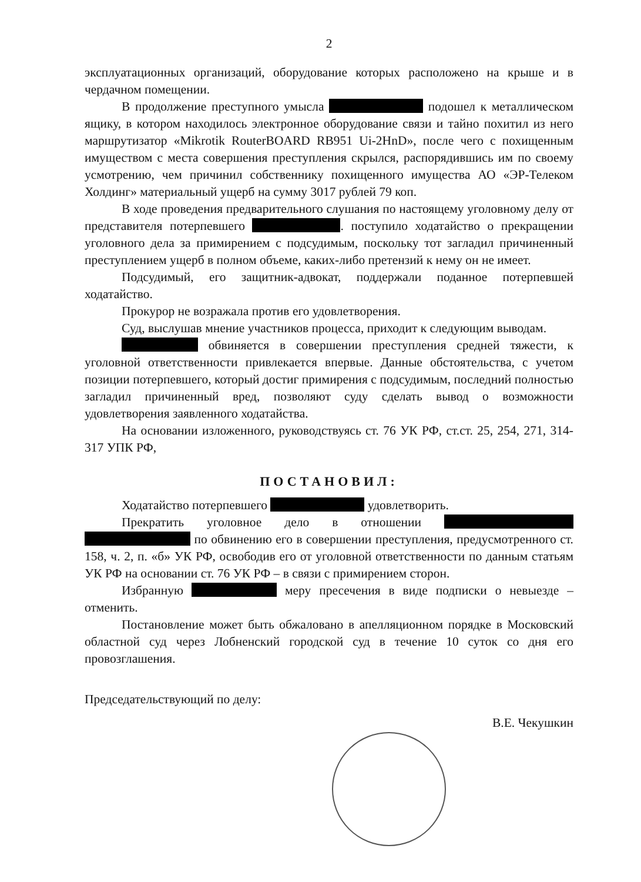2
эксплуатационных организаций, оборудование которых расположено на крыше и в чердачном помещении.
В продолжение преступного умысла подошел к металлическом ящику, в котором находилось электронное оборудование связи и тайно похитил из него маршрутизатор «Mikrotik RouterBOARD RB951 Ui-2HnD», после чего с похищенным имуществом с места совершения преступления скрылся, распорядившись им по своему усмотрению, чем причинил собственнику похищенного имущества АО «ЭР-Телеком Холдинг» материальный ущерб на сумму 3017 рублей 79 коп.
В ходе проведения предварительного слушания по настоящему уголовному делу от представителя потерпевшего . поступило ходатайство о прекращении уголовного дела за примирением с подсудимым, поскольку тот загладил причиненный преступлением ущерб в полном объеме, каких-либо претензий к нему он не имеет.
Подсудимый, его защитник-адвокат, поддержали поданное потерпевшей ходатайство.
Прокурор не возражала против его удовлетворения.
Суд, выслушав мнение участников процесса, приходит к следующим выводам.
обвиняется в совершении преступления средней тяжести, к уголовной ответственности привлекается впервые. Данные обстоятельства, с учетом позиции потерпевшего, который достиг примирения с подсудимым, последний полностью загладил причиненный вред, позволяют суду сделать вывод о возможности удовлетворения заявленного ходатайства.
На основании изложенного, руководствуясь ст. 76 УК РФ, ст.ст. 25, 254, 271, 314-317 УПК РФ,
ПОСТАНОВИЛ:
Ходатайство потерпевшего удовлетворить.
Прекратить уголовное дело в отношении по обвинению его в совершении преступления, предусмотренного ст. 158, ч. 2, п. «б» УК РФ, освободив его от уголовной ответственности по данным статьям УК РФ на основании ст. 76 УК РФ – в связи с примирением сторон.
Избранную меру пресечения в виде подписки о невыезде – отменить.
Постановление может быть обжаловано в апелляционном порядке в Московский областной суд через Лобненский городской суд в течение 10 суток со дня его провозглашения.
Председательствующий по делу: В.Е. Чекушкин